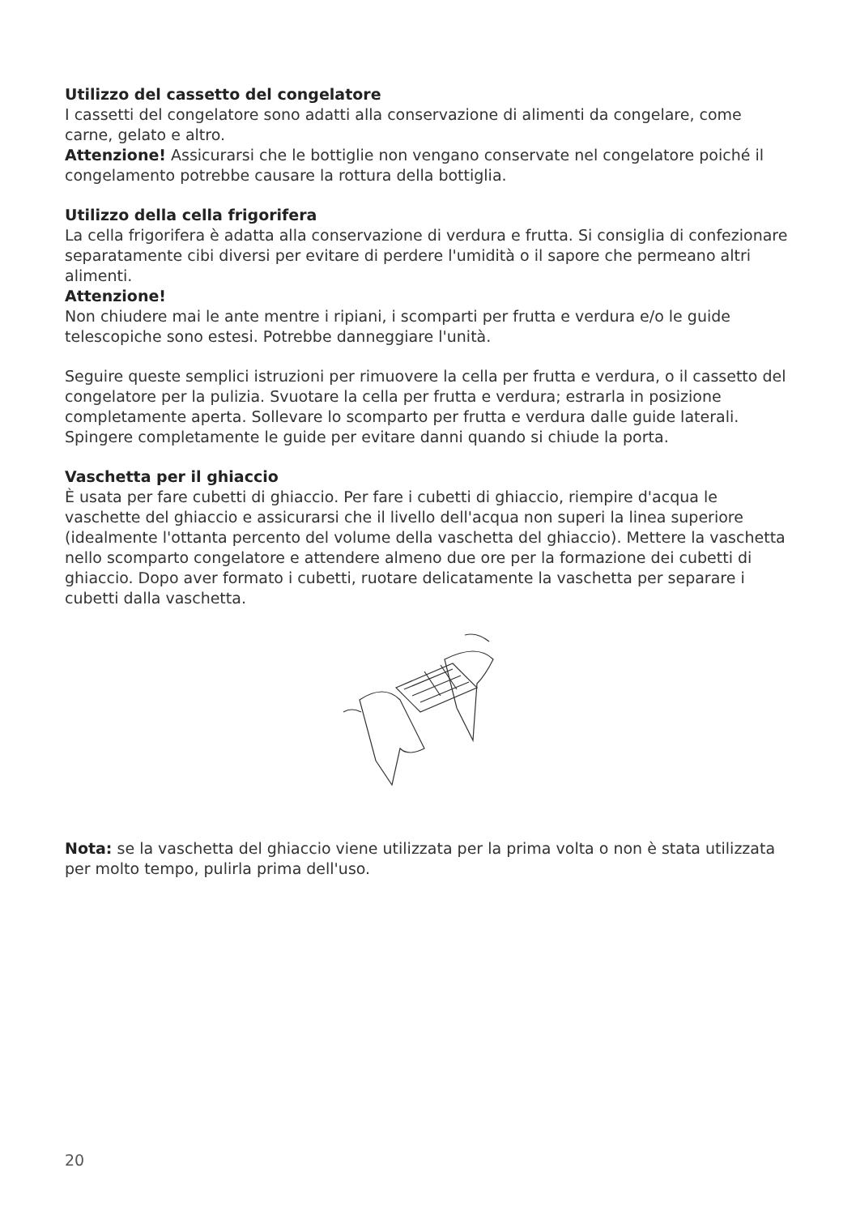Utilizzo del cassetto del congelatore
I cassetti del congelatore sono adatti alla conservazione di alimenti da congelare, come carne, gelato e altro.
Attenzione! Assicurarsi che le bottiglie non vengano conservate nel congelatore poiché il congelamento potrebbe causare la rottura della bottiglia.
Utilizzo della cella frigorifera
La cella frigorifera è adatta alla conservazione di verdura e frutta. Si consiglia di confezionare separatamente cibi diversi per evitare di perdere l'umidità o il sapore che permeano altri alimenti.
Attenzione!
Non chiudere mai le ante mentre i ripiani, i scomparti per frutta e verdura e/o le guide telescopiche sono estesi. Potrebbe danneggiare l'unità.
Seguire queste semplici istruzioni per rimuovere la cella per frutta e verdura, o il cassetto del congelatore per la pulizia. Svuotare la cella per frutta e verdura; estrarla in posizione completamente aperta. Sollevare lo scomparto per frutta e verdura dalle guide laterali. Spingere completamente le guide per evitare danni quando si chiude la porta.
Vaschetta per il ghiaccio
È usata per fare cubetti di ghiaccio. Per fare i cubetti di ghiaccio, riempire d'acqua le vaschette del ghiaccio e assicurarsi che il livello dell'acqua non superi la linea superiore (idealmente l'ottanta percento del volume della vaschetta del ghiaccio). Mettere la vaschetta nello scomparto congelatore e attendere almeno due ore per la formazione dei cubetti di ghiaccio. Dopo aver formato i cubetti, ruotare delicatamente la vaschetta per separare i cubetti dalla vaschetta.
Nota: se la vaschetta del ghiaccio viene utilizzata per la prima volta o non è stata utilizzata per molto tempo, pulirla prima dell'uso.
20